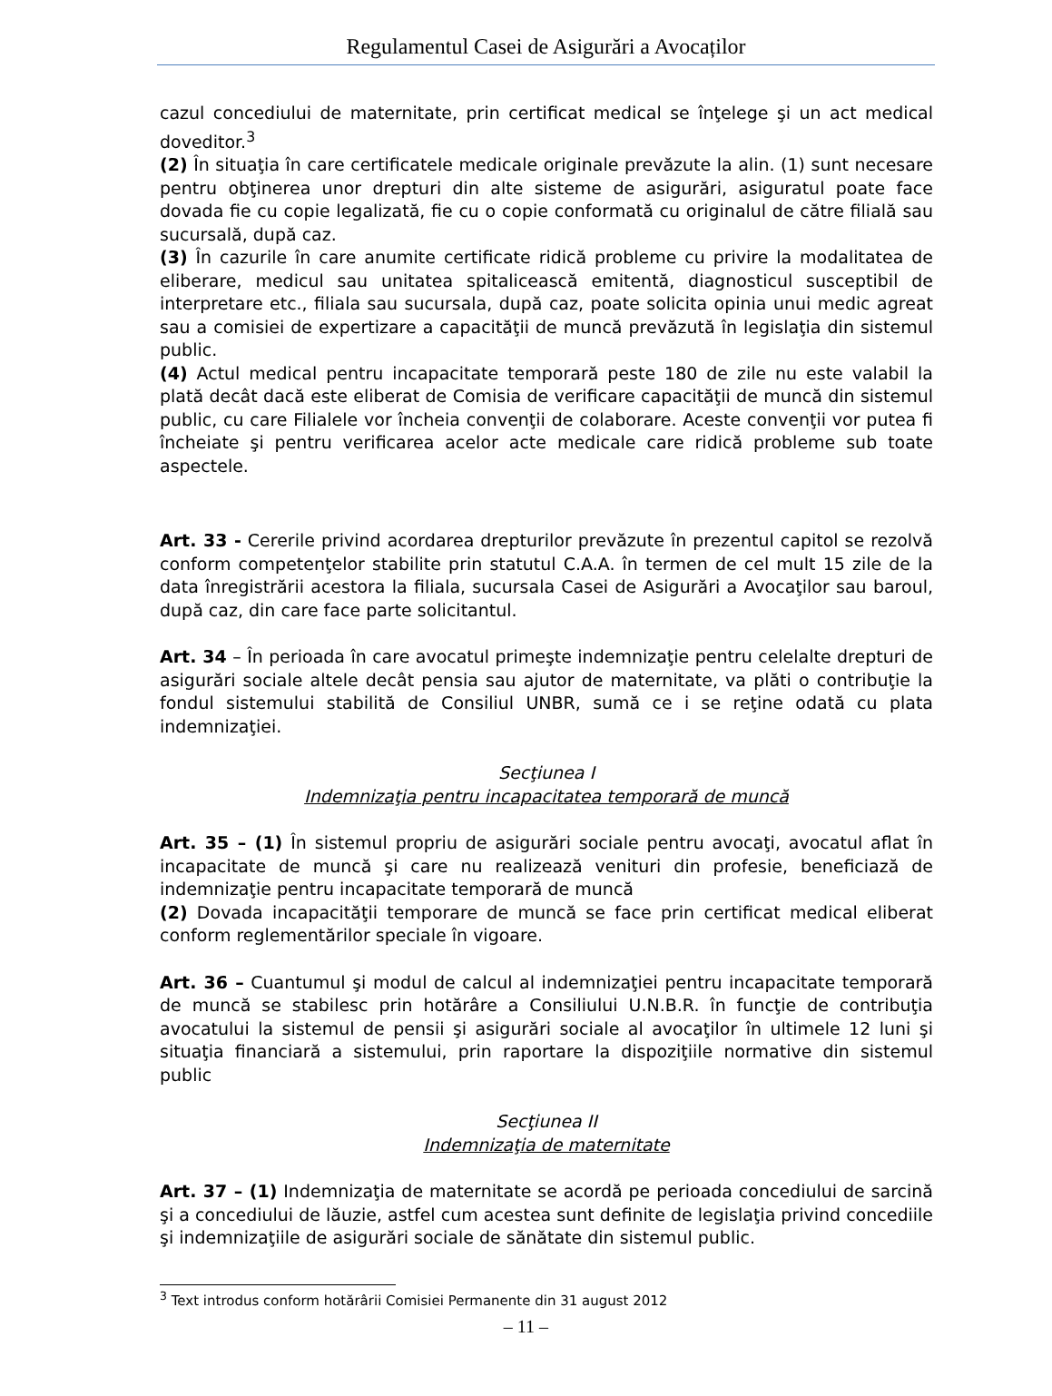Regulamentul Casei de Asigurări a Avocaților
cazul concediului de maternitate, prin certificat medical se înţelege şi un act medical doveditor.<sup>3</sup>
(2) În situaţia în care certificatele medicale originale prevăzute la alin. (1) sunt necesare pentru obţinerea unor drepturi din alte sisteme de asigurări, asiguratul poate face dovada fie cu copie legalizată, fie cu o copie conformată cu originalul de către filială sau sucursală, după caz.
(3) În cazurile în care anumite certificate ridică probleme cu privire la modalitatea de eliberare, medicul sau unitatea spitalicească emitentă, diagnosticul susceptibil de interpretare etc., filiala sau sucursala, după caz, poate solicita opinia unui medic agreat sau a comisiei de expertizare a capacităţii de muncă prevăzută în legislaţia din sistemul public.
(4) Actul medical pentru incapacitate temporară peste 180 de zile nu este valabil la plată decât dacă este eliberat de Comisia de verificare capacităţii de muncă din sistemul public, cu care Filialele vor încheia convenţii de colaborare. Aceste convenţii vor putea fi încheiate şi pentru verificarea acelor acte medicale care ridică probleme sub toate aspectele.
Art. 33 - Cererile privind acordarea drepturilor prevăzute în prezentul capitol se rezolvă conform competenţelor stabilite prin statutul C.A.A. în termen de cel mult 15 zile de la data înregistrării acestora la filiala, sucursala Casei de Asigurări a Avocaţilor sau baroul, după caz, din care face parte solicitantul.
Art. 34 – În perioada în care avocatul primeşte indemnizaţie pentru celelalte drepturi de asigurări sociale altele decât pensia sau ajutor de maternitate, va plăti o contribuţie la fondul sistemului stabilită de Consiliul UNBR, sumă ce i se reţine odată cu plata indemnizaţiei.
Secţiunea I
Indemnizaţia pentru incapacitatea temporară de muncă
Art. 35 – (1) În sistemul propriu de asigurări sociale pentru avocaţi, avocatul aflat în incapacitate de muncă şi care nu realizează venituri din profesie, beneficiază de indemnizaţie pentru incapacitate temporară de muncă
(2) Dovada incapacităţii temporare de muncă se face prin certificat medical eliberat conform reglementărilor speciale în vigoare.
Art. 36 – Cuantumul şi modul de calcul al indemnizaţiei pentru incapacitate temporară de muncă se stabilesc prin hotărâre a Consiliului U.N.B.R. în funcţie de contribuţia avocatului la sistemul de pensii şi asigurări sociale al avocaţilor în ultimele 12 luni şi situaţia financiară a sistemului, prin raportare la dispoziţiile normative din sistemul public
Secţiunea II
Indemnizaţia de maternitate
Art. 37 – (1) Indemnizaţia de maternitate se acordă pe perioada concediului de sarcină şi a concediului de lăuzie, astfel cum acestea sunt definite de legislaţia privind concediile şi indemnizaţiile de asigurări sociale de sănătate din sistemul public.
<sup>3</sup> Text introdus conform hotărârii Comisiei Permanente din 31 august 2012
– 11 –